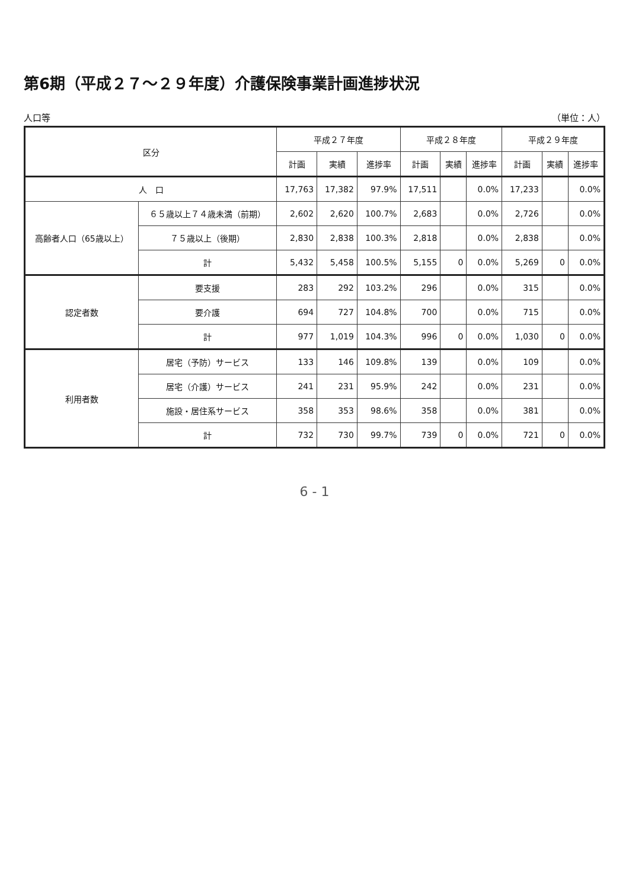第6期（平成２７～２９年度）介護保険事業計画進捗状況
人口等 （単位：人）
| 区分 | | 平成２７年度 | | | 平成２８年度 | | | 平成２９年度 | | |
| --- | --- | --- | --- | --- | --- | --- | --- | --- | --- | --- |
| | | 計画 | 実績 | 進捗率 | 計画 | 実績 | 進捗率 | 計画 | 実績 | 進捗率 |
| 人 口 | | 17,763 | 17,382 | 97.9% | 17,511 | | 0.0% | 17,233 | | 0.0% |
| 高齢者人口（65歳以上） | ６５歳以上７４歳未満（前期） | 2,602 | 2,620 | 100.7% | 2,683 | | 0.0% | 2,726 | | 0.0% |
| | ７５歳以上（後期） | 2,830 | 2,838 | 100.3% | 2,818 | | 0.0% | 2,838 | | 0.0% |
| | 計 | 5,432 | 5,458 | 100.5% | 5,155 | 0 | 0.0% | 5,269 | 0 | 0.0% |
| 認定者数 | 要支援 | 283 | 292 | 103.2% | 296 | | 0.0% | 315 | | 0.0% |
| | 要介護 | 694 | 727 | 104.8% | 700 | | 0.0% | 715 | | 0.0% |
| | 計 | 977 | 1,019 | 104.3% | 996 | 0 | 0.0% | 1,030 | 0 | 0.0% |
| 利用者数 | 居宅（予防）サービス | 133 | 146 | 109.8% | 139 | | 0.0% | 109 | | 0.0% |
| | 居宅（介護）サービス | 241 | 231 | 95.9% | 242 | | 0.0% | 231 | | 0.0% |
| | 施設・居住系サービス | 358 | 353 | 98.6% | 358 | | 0.0% | 381 | | 0.0% |
| | 計 | 732 | 730 | 99.7% | 739 | 0 | 0.0% | 721 | 0 | 0.0% |
6 - 1